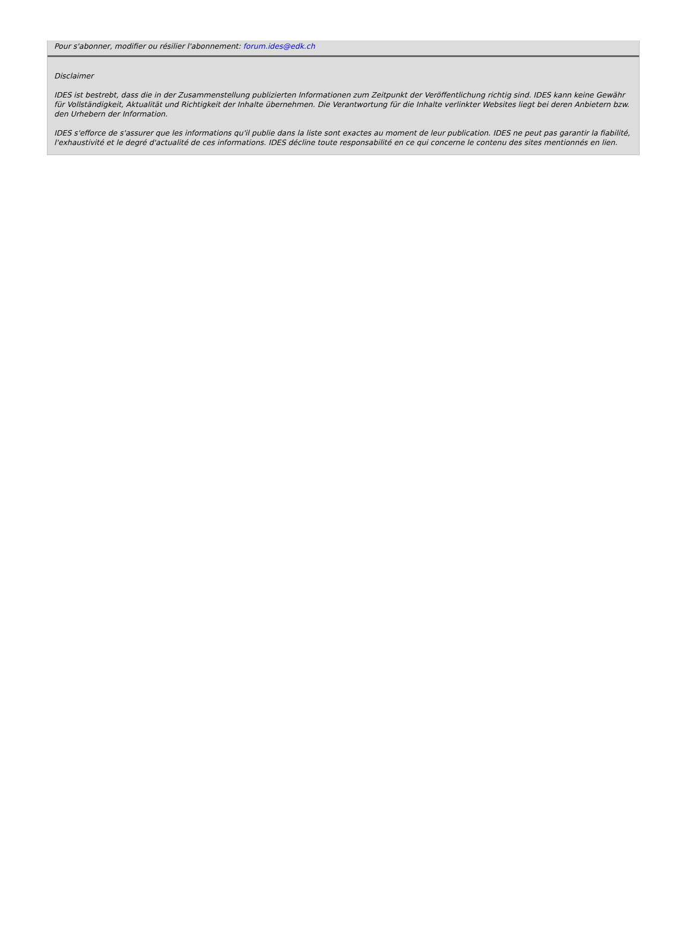Pour s'abonner, modifier ou résilier l'abonnement: forum.ides@edk.ch
Disclaimer
IDES ist bestrebt, dass die in der Zusammenstellung publizierten Informationen zum Zeitpunkt der Veröffentlichung richtig sind. IDES kann keine Gewähr für Vollständigkeit, Aktualität und Richtigkeit der Inhalte übernehmen. Die Verantwortung für die Inhalte verlinkter Websites liegt bei deren Anbietern bzw. den Urhebern der Information.
IDES s'efforce de s'assurer que les informations qu'il publie dans la liste sont exactes au moment de leur publication. IDES ne peut pas garantir la fiabilité, l'exhaustivité et le degré d'actualité de ces informations. IDES décline toute responsabilité en ce qui concerne le contenu des sites mentionnés en lien.